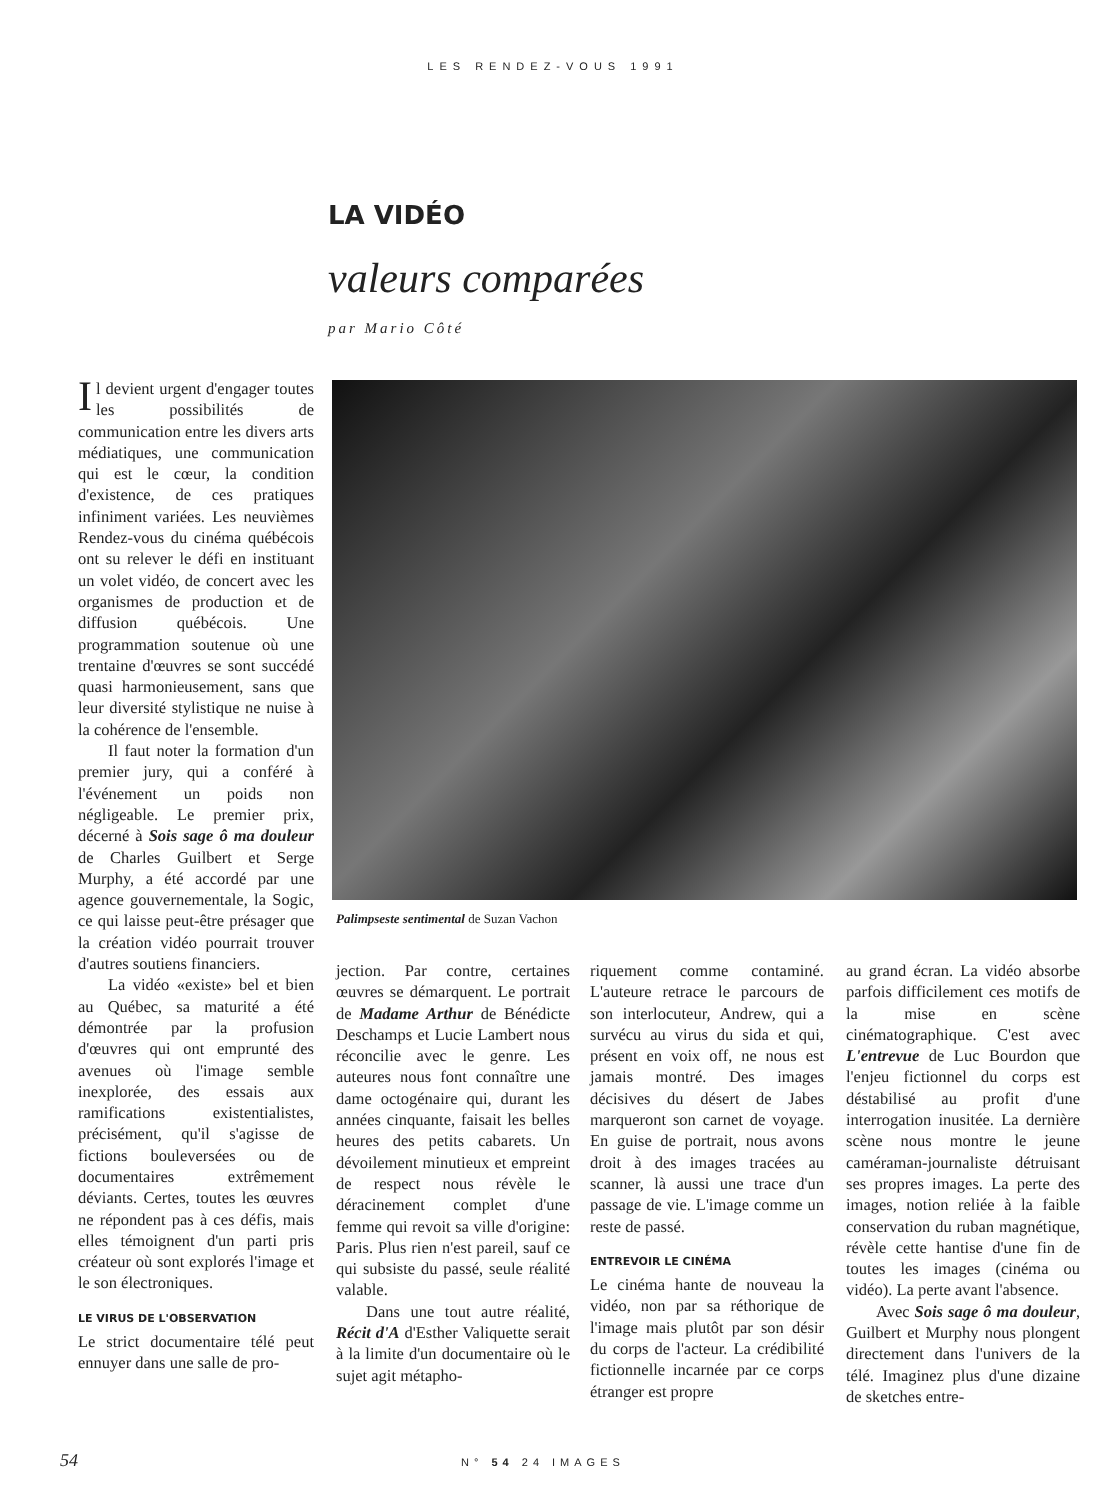LES RENDEZ-VOUS 1991
LA VIDÉO
valeurs comparées
par Mario Côté
Il devient urgent d'engager toutes les possibilités de communication entre les divers arts médiatiques, une communication qui est le cœur, la condition d'existence, de ces pratiques infiniment variées. Les neuvièmes Rendez-vous du cinéma québécois ont su relever le défi en instituant un volet vidéo, de concert avec les organismes de production et de diffusion québécois. Une programmation soutenue où une trentaine d'œuvres se sont succédé quasi harmonieusement, sans que leur diversité stylistique ne nuise à la cohérence de l'ensemble.
Il faut noter la formation d'un premier jury, qui a conféré à l'événement un poids non négligeable. Le premier prix, décerné à Sois sage ô ma douleur de Charles Guilbert et Serge Murphy, a été accordé par une agence gouvernementale, la Sogic, ce qui laisse peut-être présager que la création vidéo pourrait trouver d'autres soutiens financiers.
La vidéo «existe» bel et bien au Québec, sa maturité a été démontrée par la profusion d'œuvres qui ont emprunté des avenues où l'image semble inexplorée, des essais aux ramifications existentialistes, précisément, qu'il s'agisse de fictions bouleversées ou de documentaires extrêmement déviants. Certes, toutes les œuvres ne répondent pas à ces défis, mais elles témoignent d'un parti pris créateur où sont explorés l'image et le son électroniques.
LE VIRUS DE L'OBSERVATION
Le strict documentaire télé peut ennuyer dans une salle de pro-
Palimpseste sentimental de Suzan Vachon
jection. Par contre, certaines œuvres se démarquent. Le portrait de Madame Arthur de Bénédicte Deschamps et Lucie Lambert nous réconcilie avec le genre. Les auteures nous font connaître une dame octogénaire qui, durant les années cinquante, faisait les belles heures des petits cabarets. Un dévoilement minutieux et empreint de respect nous révèle le déracinement complet d'une femme qui revoit sa ville d'origine: Paris. Plus rien n'est pareil, sauf ce qui subsiste du passé, seule réalité valable.
Dans une tout autre réalité, Récit d'A d'Esther Valiquette serait à la limite d'un documentaire où le sujet agit métapho-
riquement comme contaminé. L'auteure retrace le parcours de son interlocuteur, Andrew, qui a survécu au virus du sida et qui, présent en voix off, ne nous est jamais montré. Des images décisives du désert de Jabes marqueront son carnet de voyage. En guise de portrait, nous avons droit à des images tracées au scanner, là aussi une trace d'un passage de vie. L'image comme un reste de passé.
ENTREVOIR LE CINÉMA
Le cinéma hante de nouveau la vidéo, non par sa réthorique de l'image mais plutôt par son désir du corps de l'acteur. La crédibilité fictionnelle incarnée par ce corps étranger est propre
au grand écran. La vidéo absorbe parfois difficilement ces motifs de la mise en scène cinématographique. C'est avec L'entrevue de Luc Bourdon que l'enjeu fictionnel du corps est déstabilisé au profit d'une interrogation inusitée. La dernière scène nous montre le jeune caméraman-journaliste détruisant ses propres images. La perte des images, notion reliée à la faible conservation du ruban magnétique, révèle cette hantise d'une fin de toutes les images (cinéma ou vidéo). La perte avant l'absence.
Avec Sois sage ô ma douleur, Guilbert et Murphy nous plongent directement dans l'univers de la télé. Imaginez plus d'une dizaine de sketches entre-
54 N° 54 24 IMAGES